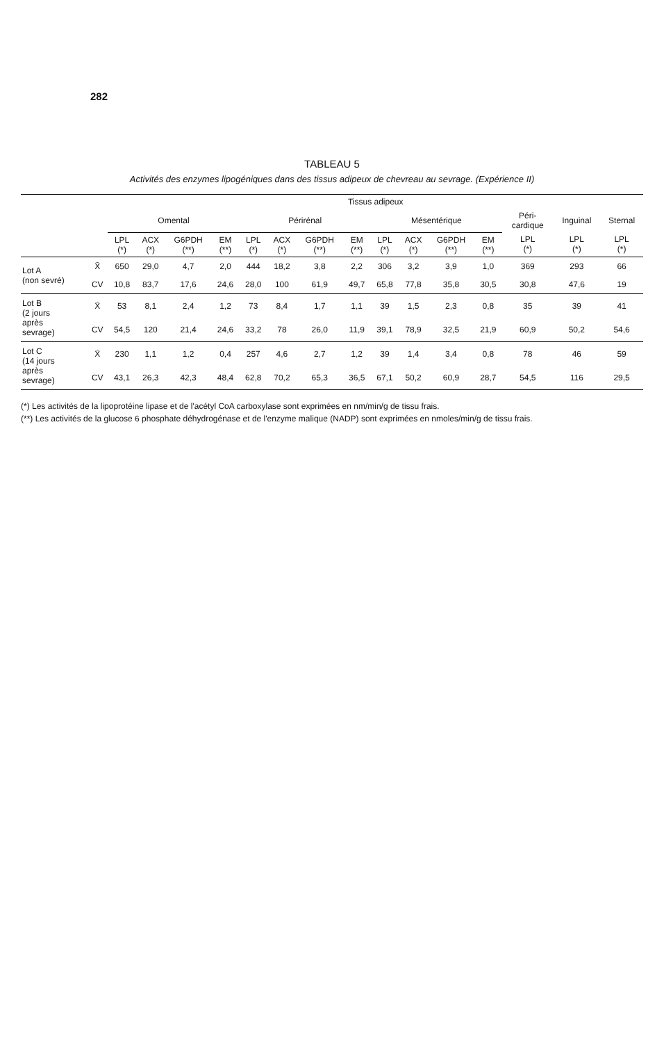282
TABLEAU 5
Activités des enzymes lipogéniques dans des tissus adipeux de chevreau au sevrage. (Expérience II)
| | | Tissus adipeux | | | | | | | | | | | | | | |
| --- | --- | --- | --- | --- | --- | --- | --- | --- | --- | --- | --- | --- | --- | --- | --- | --- |
| | | Omental | | | | Périrénal | | | | Mésentérique | | | | Péri- cardique | Inguinal | Sternal |
| | | LPL (*) | ACX (*) | G6PDH (**) | EM (**) | LPL (*) | ACX (*) | G6PDH (**) | EM (**) | LPL (*) | ACX (*) | G6PDH (**) | EM (**) | LPL (*) | LPL (*) | LPL (*) |
| Lot A (non sevré) | X̄ | 650 | 29,0 | 4,7 | 2,0 | 444 | 18,2 | 3,8 | 2,2 | 306 | 3,2 | 3,9 | 1,0 | 369 | 293 | 66 |
| | CV | 10,8 | 83,7 | 17,6 | 24,6 | 28,0 | 100 | 61,9 | 49,7 | 65,8 | 77,8 | 35,8 | 30,5 | 30,8 | 47,6 | 19 |
| Lot B (2 jours après sevrage) | X̄ | 53 | 8,1 | 2,4 | 1,2 | 73 | 8,4 | 1,7 | 1,1 | 39 | 1,5 | 2,3 | 0,8 | 35 | 39 | 41 |
| | CV | 54,5 | 120 | 21,4 | 24,6 | 33,2 | 78 | 26,0 | 11,9 | 39,1 | 78,9 | 32,5 | 21,9 | 60,9 | 50,2 | 54,6 |
| Lot C (14 jours après sevrage) | X̄ | 230 | 1,1 | 1,2 | 0,4 | 257 | 4,6 | 2,7 | 1,2 | 39 | 1,4 | 3,4 | 0,8 | 78 | 46 | 59 |
| | CV | 43,1 | 26,3 | 42,3 | 48,4 | 62,8 | 70,2 | 65,3 | 36,5 | 67,1 | 50,2 | 60,9 | 28,7 | 54,5 | 116 | 29,5 |
(*) Les activités de la lipoprotéine lipase et de l'acétyl CoA carboxylase sont exprimées en nm/min/g de tissu frais.
(**) Les activités de la glucose 6 phosphate déhydrogénase et de l'enzyme malique (NADP) sont exprimées en nmoles/min/g de tissu frais.